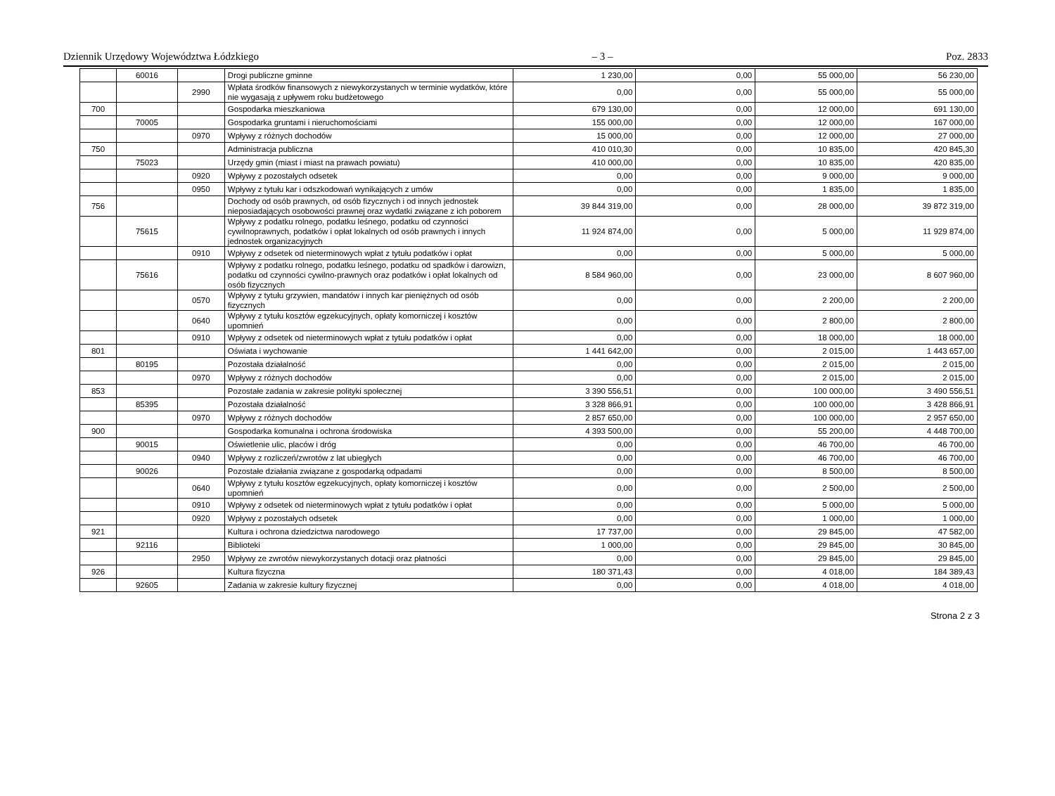Dziennik Urzędowy Województwa Łódzkiego – 3 – Poz. 2833
| | 60016 | | Drogi publiczne gminne | 1 230,00 | 0,00 | 55 000,00 | 56 230,00 |
| | | 2990 | Wpłata środków finansowych z niewykorzystanych w terminie wydatków, które nie wygasają z upływem roku budżetowego | 0,00 | 0,00 | 55 000,00 | 55 000,00 |
| 700 | | | Gospodarka mieszkaniowa | 679 130,00 | 0,00 | 12 000,00 | 691 130,00 |
| | 70005 | | Gospodarka gruntami i nieruchomościami | 155 000,00 | 0,00 | 12 000,00 | 167 000,00 |
| | | 0970 | Wpływy z różnych dochodów | 15 000,00 | 0,00 | 12 000,00 | 27 000,00 |
| 750 | | | Administracja publiczna | 410 010,30 | 0,00 | 10 835,00 | 420 845,30 |
| | 75023 | | Urzędy gmin (miast i miast na prawach powiatu) | 410 000,00 | 0,00 | 10 835,00 | 420 835,00 |
| | | 0920 | Wpływy z pozostałych odsetek | 0,00 | 0,00 | 9 000,00 | 9 000,00 |
| | | 0950 | Wpływy z tytułu kar i odszkodowań wynikających z umów | 0,00 | 0,00 | 1 835,00 | 1 835,00 |
| 756 | | | Dochody od osób prawnych, od osób fizycznych i od innych jednostek nieposiadających osobowości prawnej oraz wydatki związane z ich poborem | 39 844 319,00 | 0,00 | 28 000,00 | 39 872 319,00 |
| | 75615 | | Wpływy z podatku rolnego, podatku leśnego, podatku od czynności cywilnoprawnych, podatków i opłat lokalnych od osób prawnych i innych jednostek organizacyjnych | 11 924 874,00 | 0,00 | 5 000,00 | 11 929 874,00 |
| | | 0910 | Wpływy z odsetek od nieterminowych wpłat z tytułu podatków i opłat | 0,00 | 0,00 | 5 000,00 | 5 000,00 |
| | 75616 | | Wpływy z podatku rolnego, podatku leśnego, podatku od spadków i darowizn, podatku od czynności cywilno-prawnych oraz podatków i opłat lokalnych od osób fizycznych | 8 584 960,00 | 0,00 | 23 000,00 | 8 607 960,00 |
| | | 0570 | Wpływy z tytułu grzywien, mandatów i innych kar pieniężnych od osób fizycznych | 0,00 | 0,00 | 2 200,00 | 2 200,00 |
| | | 0640 | Wpływy z tytułu kosztów egzekucyjnych, opłaty komorniczej i kosztów upomnień | 0,00 | 0,00 | 2 800,00 | 2 800,00 |
| | | 0910 | Wpływy z odsetek od nieterminowych wpłat z tytułu podatków i opłat | 0,00 | 0,00 | 18 000,00 | 18 000,00 |
| 801 | | | Oświata i wychowanie | 1 441 642,00 | 0,00 | 2 015,00 | 1 443 657,00 |
| | 80195 | | Pozostała działalność | 0,00 | 0,00 | 2 015,00 | 2 015,00 |
| | | 0970 | Wpływy z różnych dochodów | 0,00 | 0,00 | 2 015,00 | 2 015,00 |
| 853 | | | Pozostałe zadania w zakresie polityki społecznej | 3 390 556,51 | 0,00 | 100 000,00 | 3 490 556,51 |
| | 85395 | | Pozostała działalność | 3 328 866,91 | 0,00 | 100 000,00 | 3 428 866,91 |
| | | 0970 | Wpływy z różnych dochodów | 2 857 650,00 | 0,00 | 100 000,00 | 2 957 650,00 |
| 900 | | | Gospodarka komunalna i ochrona środowiska | 4 393 500,00 | 0,00 | 55 200,00 | 4 448 700,00 |
| | 90015 | | Oświetlenie ulic, placów i dróg | 0,00 | 0,00 | 46 700,00 | 46 700,00 |
| | | 0940 | Wpływy z rozliczeń/zwrotów z lat ubiegłych | 0,00 | 0,00 | 46 700,00 | 46 700,00 |
| | 90026 | | Pozostałe działania związane z gospodarką odpadami | 0,00 | 0,00 | 8 500,00 | 8 500,00 |
| | | 0640 | Wpływy z tytułu kosztów egzekucyjnych, opłaty komorniczej i kosztów upomnień | 0,00 | 0,00 | 2 500,00 | 2 500,00 |
| | | 0910 | Wpływy z odsetek od nieterminowych wpłat z tytułu podatków i opłat | 0,00 | 0,00 | 5 000,00 | 5 000,00 |
| | | 0920 | Wpływy z pozostałych odsetek | 0,00 | 0,00 | 1 000,00 | 1 000,00 |
| 921 | | | Kultura i ochrona dziedzictwa narodowego | 17 737,00 | 0,00 | 29 845,00 | 47 582,00 |
| | 92116 | | Biblioteki | 1 000,00 | 0,00 | 29 845,00 | 30 845,00 |
| | | 2950 | Wpływy ze zwrotów niewykorzystanych dotacji oraz płatności | 0,00 | 0,00 | 29 845,00 | 29 845,00 |
| 926 | | | Kultura fizyczna | 180 371,43 | 0,00 | 4 018,00 | 184 389,43 |
| | 92605 | | Zadania w zakresie kultury fizycznej | 0,00 | 0,00 | 4 018,00 | 4 018,00 |
Strona 2 z 3